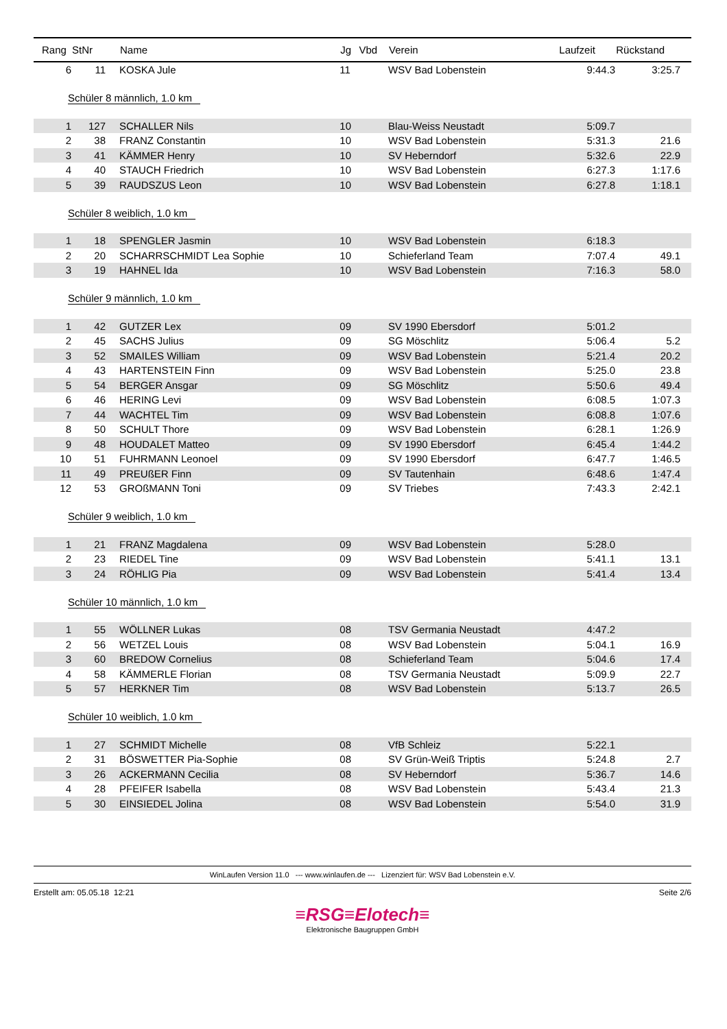| Rang | StNr | Name | Jg | Vbd | Verein | Laufzeit | Rückstand |
| --- | --- | --- | --- | --- | --- | --- | --- |
| 6 | 11 | KOSKA Jule | 11 | | WSV Bad Lobenstein | 9:44.3 | 3:25.7 |
| Schüler 8 männlich, 1.0 km | | | | | | | |
| 1 | 127 | SCHALLER Nils | 10 | | Blau-Weiss Neustadt | 5:09.7 | |
| 2 | 38 | FRANZ Constantin | 10 | | WSV Bad Lobenstein | 5:31.3 | 21.6 |
| 3 | 41 | KÄMMER Henry | 10 | | SV Heberndorf | 5:32.6 | 22.9 |
| 4 | 40 | STAUCH Friedrich | 10 | | WSV Bad Lobenstein | 6:27.3 | 1:17.6 |
| 5 | 39 | RAUDSZUS Leon | 10 | | WSV Bad Lobenstein | 6:27.8 | 1:18.1 |
| Schüler 8 weiblich, 1.0 km | | | | | | | |
| 1 | 18 | SPENGLER Jasmin | 10 | | WSV Bad Lobenstein | 6:18.3 | |
| 2 | 20 | SCHARRSCHMIDT Lea Sophie | 10 | | Schieferland Team | 7:07.4 | 49.1 |
| 3 | 19 | HAHNEL Ida | 10 | | WSV Bad Lobenstein | 7:16.3 | 58.0 |
| Schüler 9 männlich, 1.0 km | | | | | | | |
| 1 | 42 | GUTZER Lex | 09 | | SV 1990 Ebersdorf | 5:01.2 | |
| 2 | 45 | SACHS Julius | 09 | | SG Möschlitz | 5:06.4 | 5.2 |
| 3 | 52 | SMAILES William | 09 | | WSV Bad Lobenstein | 5:21.4 | 20.2 |
| 4 | 43 | HARTENSTEIN Finn | 09 | | WSV Bad Lobenstein | 5:25.0 | 23.8 |
| 5 | 54 | BERGER Ansgar | 09 | | SG Möschlitz | 5:50.6 | 49.4 |
| 6 | 46 | HERING Levi | 09 | | WSV Bad Lobenstein | 6:08.5 | 1:07.3 |
| 7 | 44 | WACHTEL Tim | 09 | | WSV Bad Lobenstein | 6:08.8 | 1:07.6 |
| 8 | 50 | SCHULT Thore | 09 | | WSV Bad Lobenstein | 6:28.1 | 1:26.9 |
| 9 | 48 | HOUDALET Matteo | 09 | | SV 1990 Ebersdorf | 6:45.4 | 1:44.2 |
| 10 | 51 | FUHRMANN Leonoel | 09 | | SV 1990 Ebersdorf | 6:47.7 | 1:46.5 |
| 11 | 49 | PREUßER Finn | 09 | | SV Tautenhain | 6:48.6 | 1:47.4 |
| 12 | 53 | GROßMANN Toni | 09 | | SV Triebes | 7:43.3 | 2:42.1 |
| Schüler 9 weiblich, 1.0 km | | | | | | | |
| 1 | 21 | FRANZ Magdalena | 09 | | WSV Bad Lobenstein | 5:28.0 | |
| 2 | 23 | RIEDEL Tine | 09 | | WSV Bad Lobenstein | 5:41.1 | 13.1 |
| 3 | 24 | RÖHLIG Pia | 09 | | WSV Bad Lobenstein | 5:41.4 | 13.4 |
| Schüler 10 männlich, 1.0 km | | | | | | | |
| 1 | 55 | WÖLLNER Lukas | 08 | | TSV Germania Neustadt | 4:47.2 | |
| 2 | 56 | WETZEL Louis | 08 | | WSV Bad Lobenstein | 5:04.1 | 16.9 |
| 3 | 60 | BREDOW Cornelius | 08 | | Schieferland Team | 5:04.6 | 17.4 |
| 4 | 58 | KÄMMERLE Florian | 08 | | TSV Germania Neustadt | 5:09.9 | 22.7 |
| 5 | 57 | HERKNER Tim | 08 | | WSV Bad Lobenstein | 5:13.7 | 26.5 |
| Schüler 10 weiblich, 1.0 km | | | | | | | |
| 1 | 27 | SCHMIDT Michelle | 08 | | VfB Schleiz | 5:22.1 | |
| 2 | 31 | BÖSWETTER Pia-Sophie | 08 | | SV Grün-Weiß Triptis | 5:24.8 | 2.7 |
| 3 | 26 | ACKERMANN Cecilia | 08 | | SV Heberndorf | 5:36.7 | 14.6 |
| 4 | 28 | PFEIFER Isabella | 08 | | WSV Bad Lobenstein | 5:43.4 | 21.3 |
| 5 | 30 | EINSIEDEL Jolina | 08 | | WSV Bad Lobenstein | 5:54.0 | 31.9 |
WinLaufen Version 11.0 --- www.winlaufen.de --- Lizenziert für: WSV Bad Lobenstein e.V.
Erstellt am: 05.05.18 12:21 Seite 2/6
≡RSG≡Elotech≡
Elektronische Baugruppen GmbH